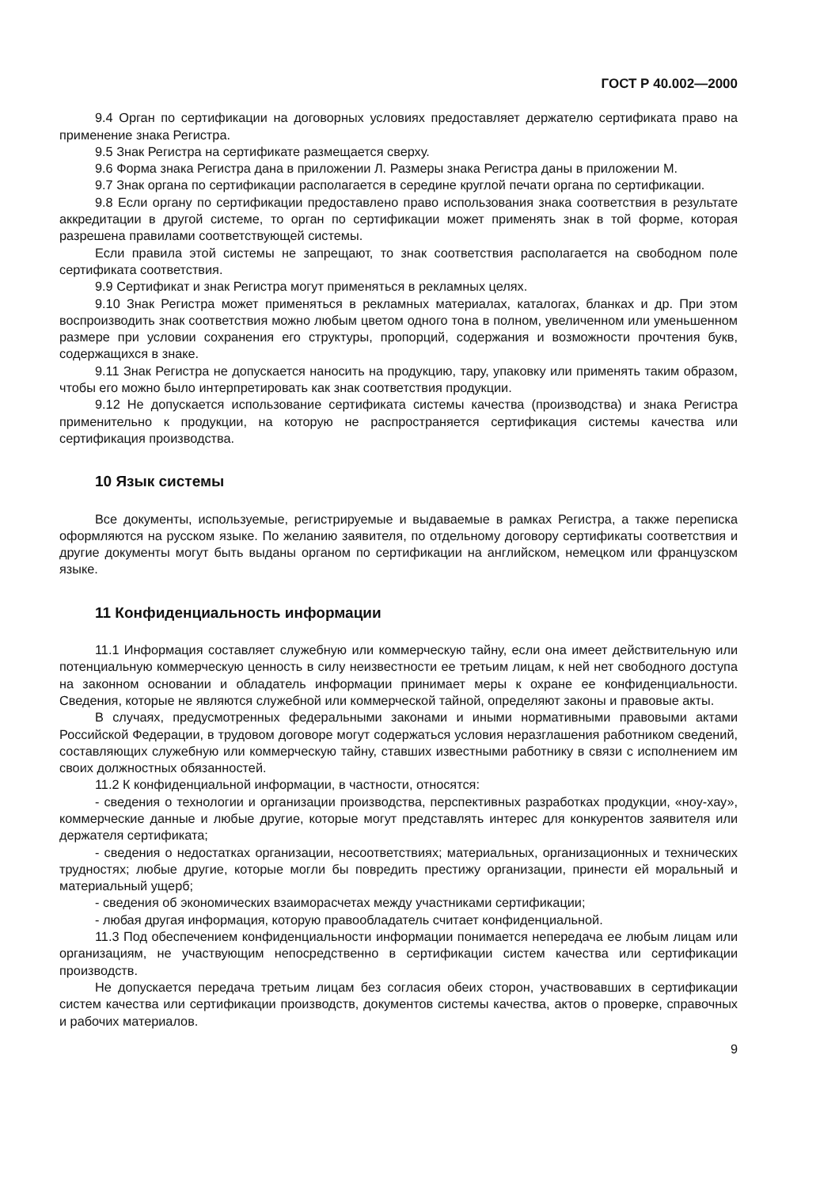ГОСТ Р 40.002—2000
9.4 Орган по сертификации на договорных условиях предоставляет держателю сертификата право на применение знака Регистра.
9.5 Знак Регистра на сертификате размещается сверху.
9.6 Форма знака Регистра дана в приложении Л. Размеры знака Регистра даны в приложении М.
9.7 Знак органа по сертификации располагается в середине круглой печати органа по сертификации.
9.8 Если органу по сертификации предоставлено право использования знака соответствия в результате аккредитации в другой системе, то орган по сертификации может применять знак в той форме, которая разрешена правилами соответствующей системы.
Если правила этой системы не запрещают, то знак соответствия располагается на свободном поле сертификата соответствия.
9.9 Сертификат и знак Регистра могут применяться в рекламных целях.
9.10 Знак Регистра может применяться в рекламных материалах, каталогах, бланках и др. При этом воспроизводить знак соответствия можно любым цветом одного тона в полном, увеличенном или уменьшенном размере при условии сохранения его структуры, пропорций, содержания и возможности прочтения букв, содержащихся в знаке.
9.11 Знак Регистра не допускается наносить на продукцию, тару, упаковку или применять таким образом, чтобы его можно было интерпретировать как знак соответствия продукции.
9.12 Не допускается использование сертификата системы качества (производства) и знака Регистра применительно к продукции, на которую не распространяется сертификация системы качества или сертификация производства.
10 Язык системы
Все документы, используемые, регистрируемые и выдаваемые в рамках Регистра, а также переписка оформляются на русском языке. По желанию заявителя, по отдельному договору сертификаты соответствия и другие документы могут быть выданы органом по сертификации на английском, немецком или французском языке.
11 Конфиденциальность информации
11.1 Информация составляет служебную или коммерческую тайну, если она имеет действительную или потенциальную коммерческую ценность в силу неизвестности ее третьим лицам, к ней нет свободного доступа на законном основании и обладатель информации принимает меры к охране ее конфиденциальности. Сведения, которые не являются служебной или коммерческой тайной, определяют законы и правовые акты.
В случаях, предусмотренных федеральными законами и иными нормативными правовыми актами Российской Федерации, в трудовом договоре могут содержаться условия неразглашения работником сведений, составляющих служебную или коммерческую тайну, ставших известными работнику в связи с исполнением им своих должностных обязанностей.
11.2 К конфиденциальной информации, в частности, относятся:
- сведения о технологии и организации производства, перспективных разработках продукции, «ноу-хау», коммерческие данные и любые другие, которые могут представлять интерес для конкурентов заявителя или держателя сертификата;
- сведения о недостатках организации, несоответствиях; материальных, организационных и технических трудностях; любые другие, которые могли бы повредить престижу организации, принести ей моральный и материальный ущерб;
- сведения об экономических взаиморасчетах между участниками сертификации;
- любая другая информация, которую правообладатель считает конфиденциальной.
11.3 Под обеспечением конфиденциальности информации понимается непередача ее любым лицам или организациям, не участвующим непосредственно в сертификации систем качества или сертификации производств.
Не допускается передача третьим лицам без согласия обеих сторон, участвовавших в сертификации систем качества или сертификации производств, документов системы качества, актов о проверке, справочных и рабочих материалов.
9